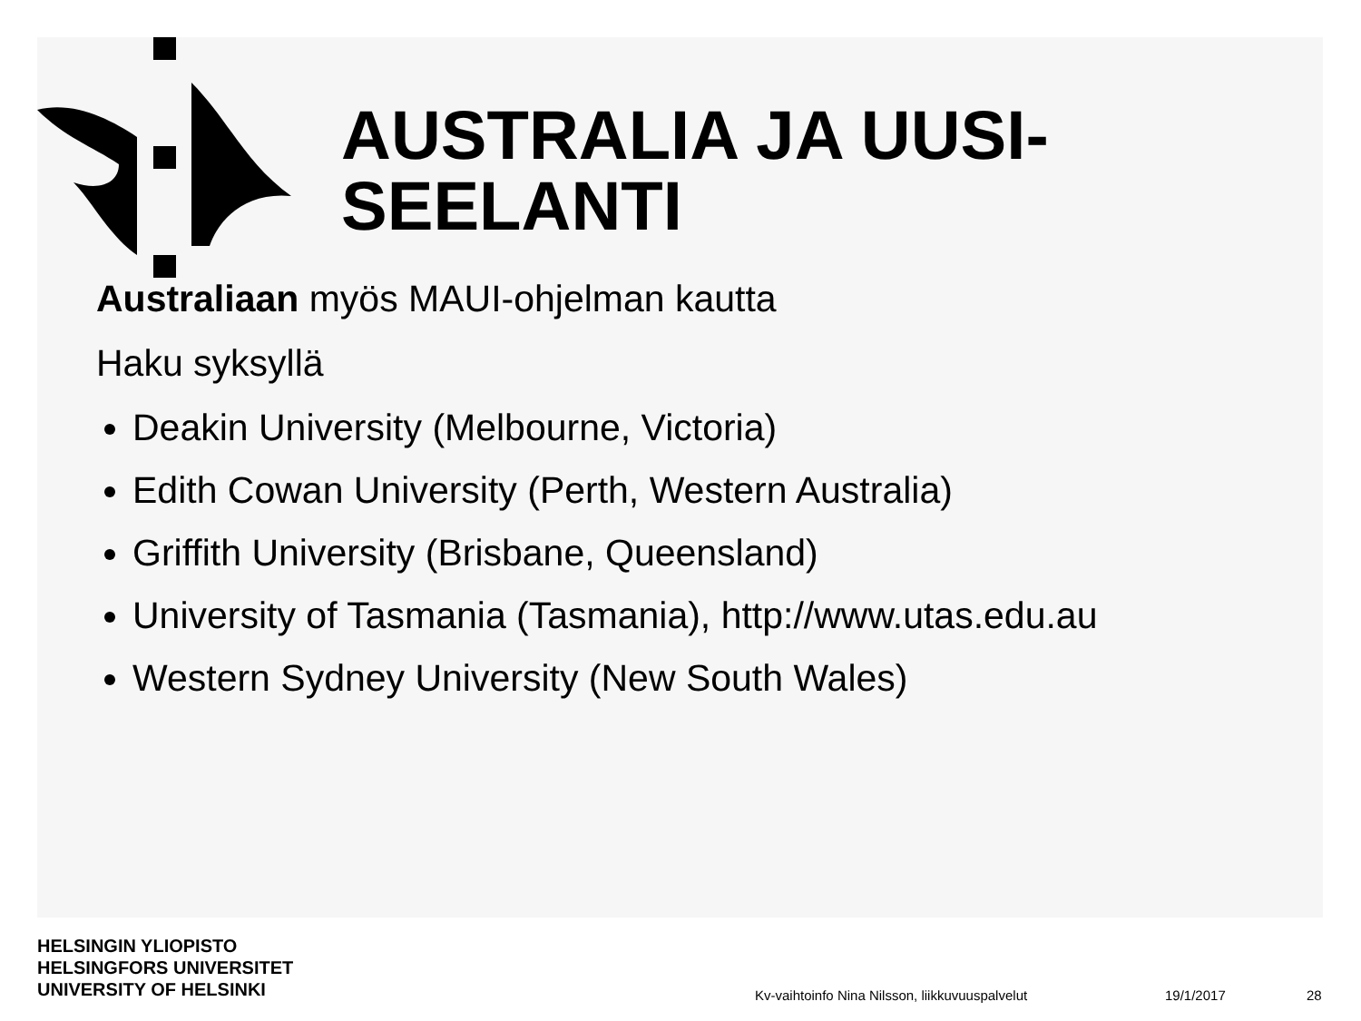AUSTRALIA JA UUSI-
SEELANTI
Australiaan myös MAUI-ohjelman kautta
Haku syksyllä
Deakin University (Melbourne, Victoria)
Edith Cowan University (Perth, Western Australia)
Griffith University (Brisbane, Queensland)
University of Tasmania (Tasmania), http://www.utas.edu.au
Western Sydney University (New South Wales)
HELSINGIN YLIOPISTO
HELSINGFORS UNIVERSITET
UNIVERSITY OF HELSINKI
Kv-vaihtoinfo Nina Nilsson, liikkuvuuspalvelut
19/1/2017 28